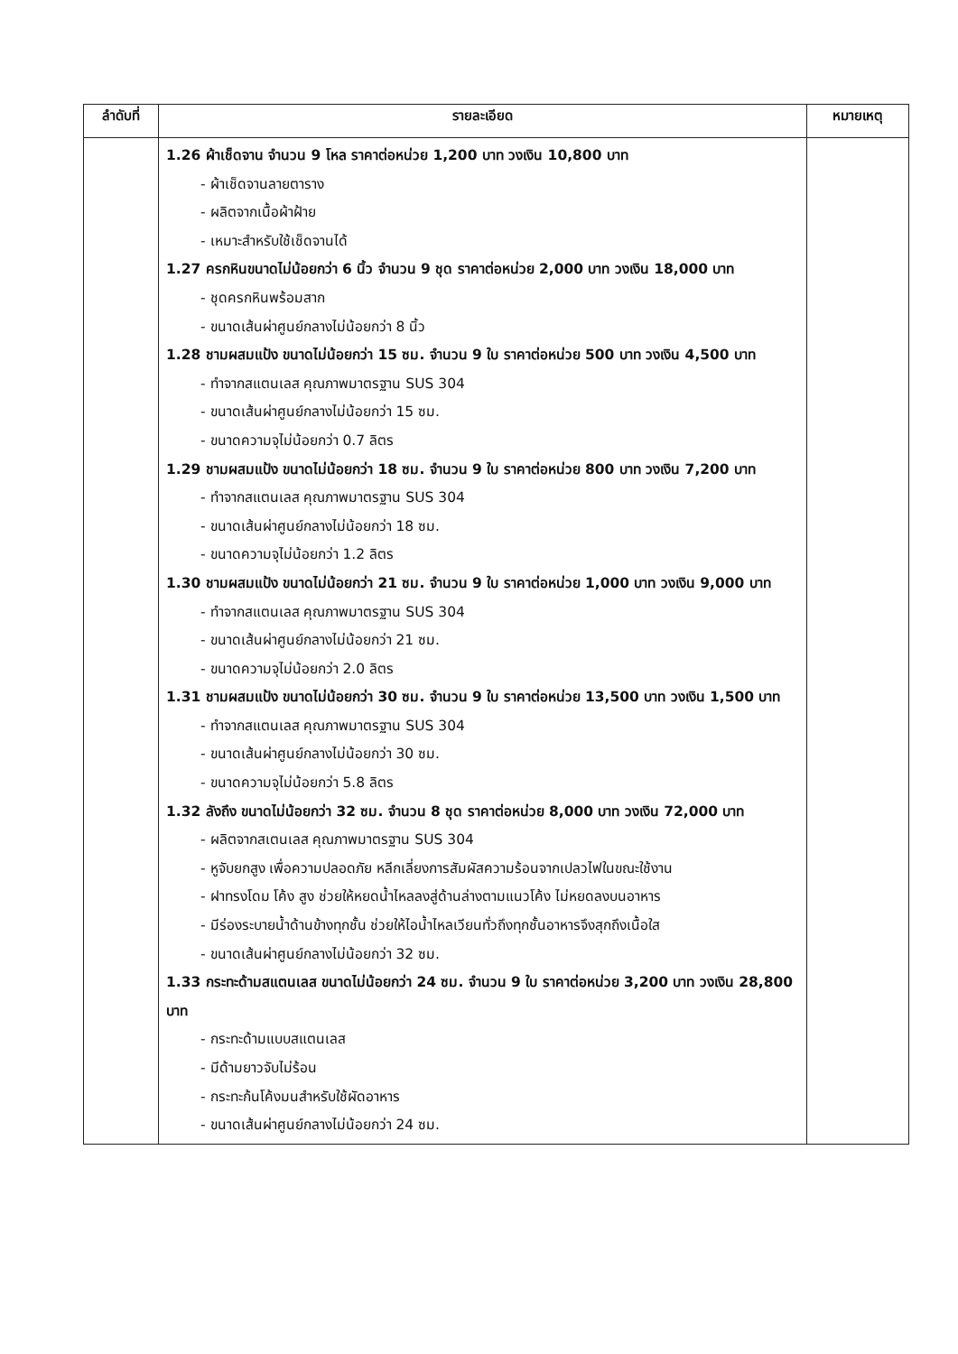| ลำดับที่ | รายละเอียด | หมายเหตุ |
| --- | --- | --- |
| | 1.26 ผ้าเช็ดจาน จำนวน 9 โหล ราคาต่อหน่วย 1,200 บาท วงเงิน 10,800 บาท - ผ้าเช็ดจานลายตาราง - ผลิตจากเนื้อผ้าฝ้าย - เหมาะสำหรับใช้เช็ดจานได้ 1.27 ครกหินขนาดไม่น้อยกว่า 6 นิ้ว จำนวน 9 ชุด ราคาต่อหน่วย 2,000 บาท วงเงิน 18,000 บาท - ชุดครกหินพร้อมสาก - ขนาดเส้นผ่าศูนย์กลางไม่น้อยกว่า 8 นิ้ว 1.28 ชามผสมแป้ง ขนาดไม่น้อยกว่า 15 ซม. จำนวน 9 ใบ ราคาต่อหน่วย 500 บาท วงเงิน 4,500 บาท - ทำจากสแตนเลส คุณภาพมาตรฐาน SUS 304 - ขนาดเส้นผ่าศูนย์กลางไม่น้อยกว่า 15 ซม. - ขนาดความจุไม่น้อยกว่า 0.7 ลิตร 1.29 ชามผสมแป้ง ขนาดไม่น้อยกว่า 18 ซม. จำนวน 9 ใบ ราคาต่อหน่วย 800 บาท วงเงิน 7,200 บาท - ทำจากสแตนเลส คุณภาพมาตรฐาน SUS 304 - ขนาดเส้นผ่าศูนย์กลางไม่น้อยกว่า 18 ซม. - ขนาดความจุไม่น้อยกว่า 1.2 ลิตร 1.30 ชามผสมแป้ง ขนาดไม่น้อยกว่า 21 ซม. จำนวน 9 ใบ ราคาต่อหน่วย 1,000 บาท วงเงิน 9,000 บาท - ทำจากสแตนเลส คุณภาพมาตรฐาน SUS 304 - ขนาดเส้นผ่าศูนย์กลางไม่น้อยกว่า 21 ซม. - ขนาดความจุไม่น้อยกว่า 2.0 ลิตร 1.31 ชามผสมแป้ง ขนาดไม่น้อยกว่า 30 ซม. จำนวน 9 ใบ ราคาต่อหน่วย 13,500 บาท วงเงิน 1,500 บาท - ทำจากสแตนเลส คุณภาพมาตรฐาน SUS 304 - ขนาดเส้นผ่าศูนย์กลางไม่น้อยกว่า 30 ซม. - ขนาดความจุไม่น้อยกว่า 5.8 ลิตร 1.32 ลังถึง ขนาดไม่น้อยกว่า 32 ซม. จำนวน 8 ชุด ราคาต่อหน่วย 8,000 บาท วงเงิน 72,000 บาท - ผลิตจากสเตนเลส คุณภาพมาตรฐาน SUS 304 - หูจับยกสูง เพื่อความปลอดภัย หลีกเลี่ยงการสัมผัสความร้อนจากเปลวไฟในขณะใช้งาน - ฝาทรงโดม โค้ง สูง ช่วยให้หยดน้ำไหลลงสู่ด้านล่างตามแนวโค้ง ไม่หยดลงบนอาหาร - มีร่องระบายน้ำด้านข้างทุกชั้น ช่วยให้ไอน้ำไหลเวียนทั่วถึงทุกชั้นอาหารจึงสุกถึงเนื้อใส - ขนาดเส้นผ่าศูนย์กลางไม่น้อยกว่า 32 ซม. 1.33 กระทะด้ามสแตนเลส ขนาดไม่น้อยกว่า 24 ซม. จำนวน 9 ใบ ราคาต่อหน่วย 3,200 บาท วงเงิน 28,800 บาท - กระทะด้ามแบบสแตนเลส - มีด้ามยาวจับไม่ร้อน - กระทะก้นโค้งมนสำหรับใช้ผัดอาหาร - ขนาดเส้นผ่าศูนย์กลางไม่น้อยกว่า 24 ซม. | |